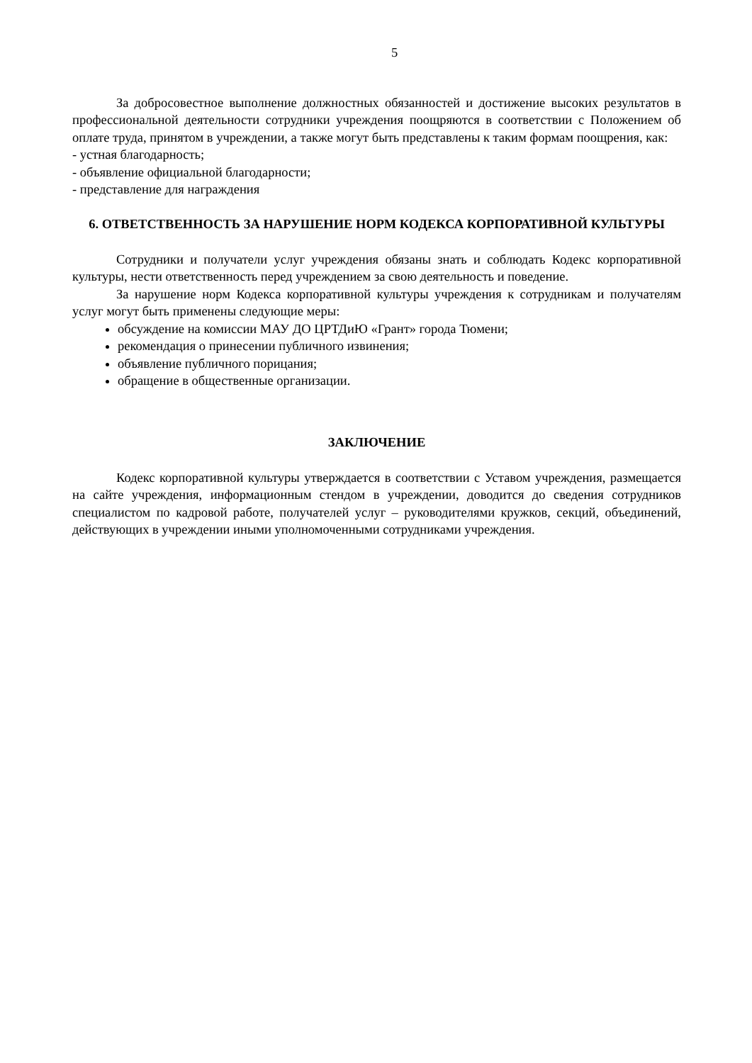5
За добросовестное выполнение должностных обязанностей и достижение высоких результатов в профессиональной деятельности сотрудники учреждения поощряются в соответствии с Положением об оплате труда, принятом в учреждении, а также могут быть представлены к таким формам поощрения, как:
- устная благодарность;
- объявление официальной благодарности;
- представление для награждения
6. ОТВЕТСТВЕННОСТЬ ЗА НАРУШЕНИЕ НОРМ КОДЕКСА КОРПОРАТИВНОЙ КУЛЬТУРЫ
Сотрудники и получатели услуг учреждения обязаны знать и соблюдать Кодекс корпоративной культуры, нести ответственность перед учреждением за свою деятельность и поведение.
За нарушение норм Кодекса корпоративной культуры учреждения к сотрудникам и получателям услуг могут быть применены следующие меры:
обсуждение на комиссии МАУ ДО ЦРТДиЮ «Грант» города Тюмени;
рекомендация о принесении публичного извинения;
объявление публичного порицания;
обращение в общественные организации.
ЗАКЛЮЧЕНИЕ
Кодекс корпоративной культуры утверждается в соответствии с Уставом учреждения, размещается на сайте учреждения, информационным стендом в учреждении, доводится до сведения сотрудников специалистом по кадровой работе, получателей услуг – руководителями кружков, секций, объединений, действующих в учреждении иными уполномоченными сотрудниками учреждения.